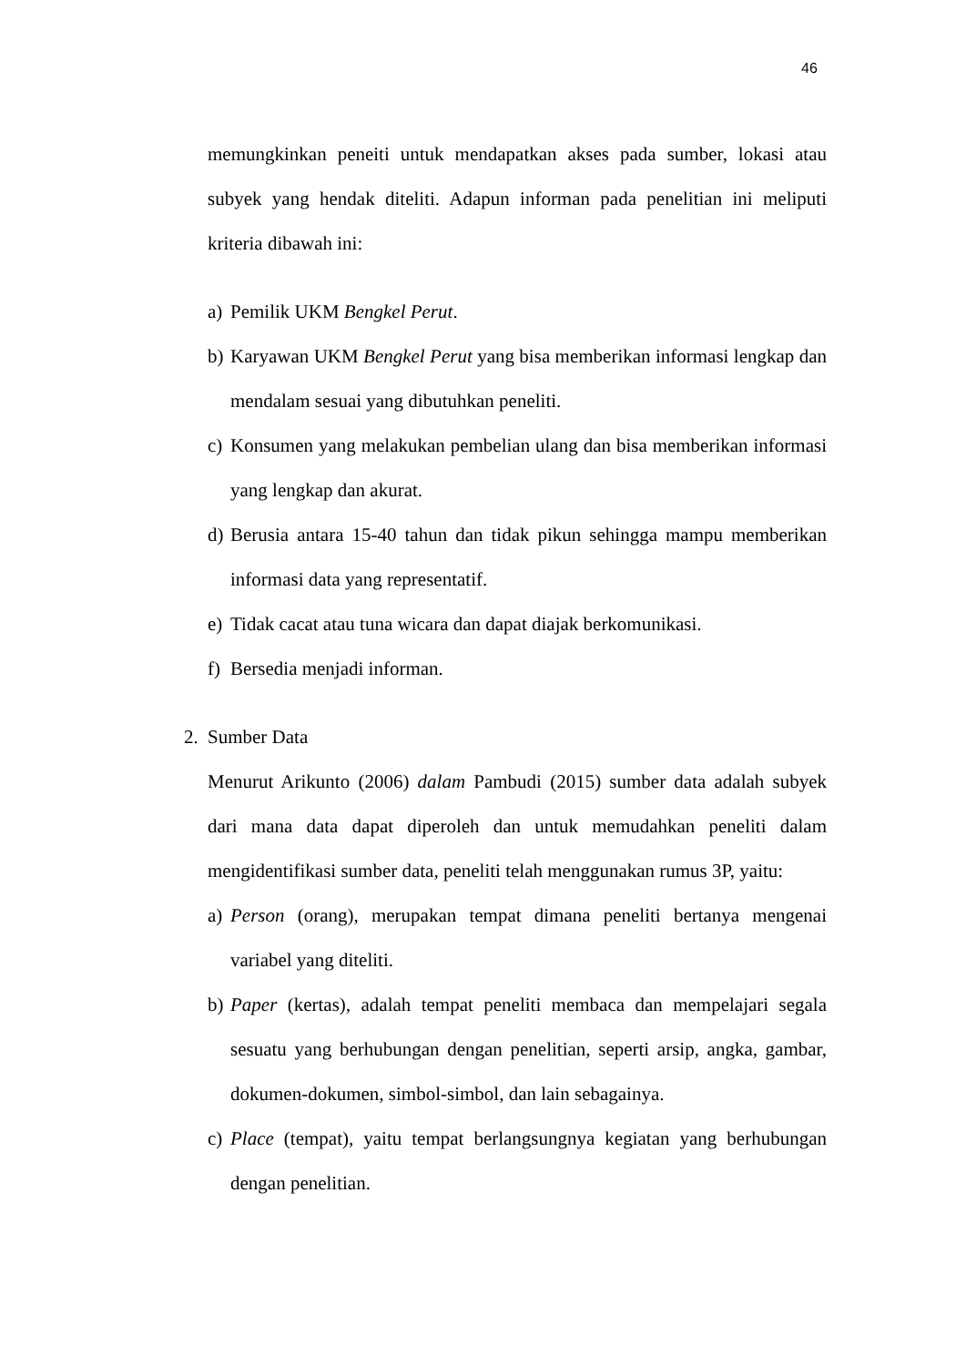46
memungkinkan peneiti untuk mendapatkan akses pada sumber, lokasi atau subyek yang hendak diteliti. Adapun informan pada penelitian ini meliputi kriteria dibawah ini:
a) Pemilik UKM Bengkel Perut.
b) Karyawan UKM Bengkel Perut yang bisa memberikan informasi lengkap dan mendalam sesuai yang dibutuhkan peneliti.
c) Konsumen yang melakukan pembelian ulang dan bisa memberikan informasi yang lengkap dan akurat.
d) Berusia antara 15-40 tahun dan tidak pikun sehingga mampu memberikan informasi data yang representatif.
e) Tidak cacat atau tuna wicara dan dapat diajak berkomunikasi.
f) Bersedia menjadi informan.
2. Sumber Data
Menurut Arikunto (2006) dalam Pambudi (2015) sumber data adalah subyek dari mana data dapat diperoleh dan untuk memudahkan peneliti dalam mengidentifikasi sumber data, peneliti telah menggunakan rumus 3P, yaitu:
a) Person (orang), merupakan tempat dimana peneliti bertanya mengenai variabel yang diteliti.
b) Paper (kertas), adalah tempat peneliti membaca dan mempelajari segala sesuatu yang berhubungan dengan penelitian, seperti arsip, angka, gambar, dokumen-dokumen, simbol-simbol, dan lain sebagainya.
c) Place (tempat), yaitu tempat berlangsungnya kegiatan yang berhubungan dengan penelitian.